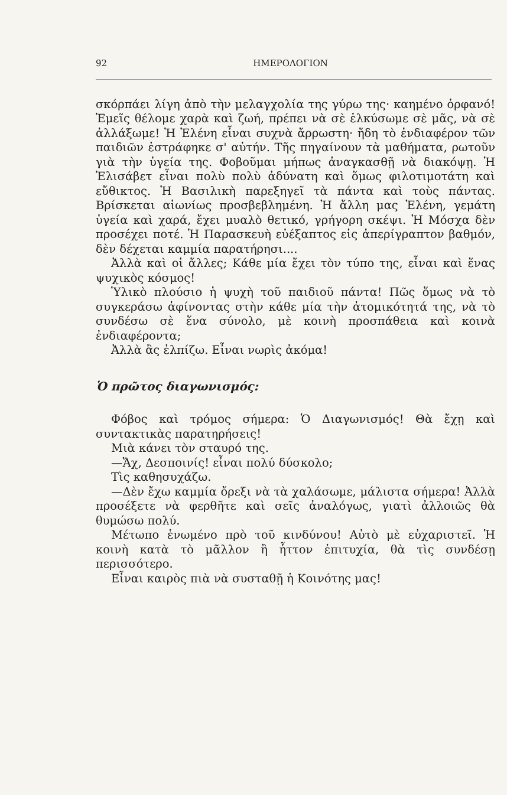92 ΗΜΕΡΟΛΟΓΙΟΝ
σκόρπάει λίγη ἀπὸ τὴν μελαγχολία της γύρω της· καημένο ὀρφανό! Ἐμεῖς θέλομε χαρὰ καὶ ζωή, πρέπει νὰ σὲ ἑλκύσωμε σὲ μᾶς, νὰ σὲ ἀλλάξωμε! Ἡ Ἑλένη εἶναι συχνὰ ἄρρωστη· ἤδη τὸ ἐνδιαφέρον τῶν παιδιῶν ἐστράφηκε σ' αὐτήν. Τῆς πηγαίνουν τὰ μαθήματα, ρωτοῦν γιὰ τὴν ὑγεία της. Φοβοῦμαι μήπως ἀναγκασθῇ νὰ διακόψῃ. Ἡ Ἐλισάβετ εἶναι πολὺ πολὺ ἀδύνατη καὶ ὅμως φιλοτιμοτάτη καὶ εὔθικτος. Ἡ Βασιλικὴ παρεξηγεῖ τὰ πάντα καὶ τοὺς πάντας. Βρίσκεται αἰωνίως προσβεβλημένη. Ἡ ἄλλη μας Ἑλένη, γεμάτη ὑγεία καὶ χαρά, ἔχει μυαλὸ θετικό, γρήγορη σκέψι. Ἡ Μόσχα δὲν προσέχει ποτέ. Ἡ Παρασκευὴ εὐέξαπτος εἰς ἀπερίγραπτον βαθμόν, δὲν δέχεται καμμία παρατήρησι....
Ἀλλὰ καὶ οἱ ἄλλες; Κάθε μία ἔχει τὸν τύπο της, εἶναι καὶ ἕνας ψυχικὸς κόσμος!
Ὑλικὸ πλούσιο ἡ ψυχὴ τοῦ παιδιοῦ πάντα! Πῶς ὅμως νὰ τὸ συγκεράσω ἀφίνοντας στὴν κάθε μία τὴν ἀτομικότητά της, νὰ τὸ συνδέσω σὲ ἕνα σύνολο, μὲ κοινὴ προσπάθεια καὶ κοινὰ ἐνδιαφέροντα;
Ἀλλὰ ἂς ἐλπίζω. Εἶναι νωρὶς ἀκόμα!
Ὁ πρῶτος διαγωνισμός:
Φόβος καὶ τρόμος σήμερα: Ὁ Διαγωνισμός! Θὰ ἔχῃ καὶ συντακτικὰς παρατηρήσεις!
Μιὰ κάνει τὸν σταυρό της.
—Ἄχ, Δεσποινίς! εἶναι πολύ δύσκολο;
Τὶς καθησυχάζω.
—Δὲν ἔχω καμμία ὄρεξι νὰ τὰ χαλάσωμε, μάλιστα σήμερα! Ἀλλὰ προσέξετε νὰ φερθῆτε καὶ σεῖς ἀναλόγως, γιατὶ ἀλλοιῶς θὰ θυμώσω πολύ.
Μέτωπο ἑνωμένο πρὸ τοῦ κινδύνου! Αὐτὸ μὲ εὐχαριστεῖ. Ἡ κοινὴ κατὰ τὸ μᾶλλον ἢ ἧττον ἐπιτυχία, θὰ τὶς συνδέσῃ περισσότερο.
Εἶναι καιρὸς πιὰ νὰ συσταθῇ ἡ Κοινότης μας!